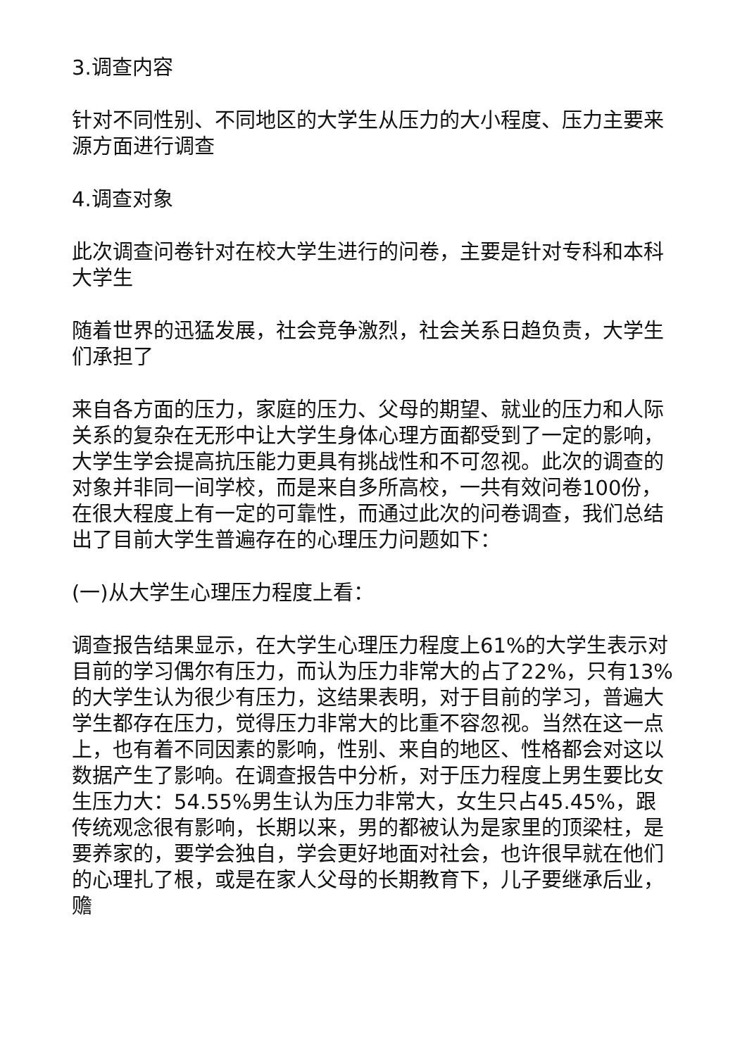3.调查内容
针对不同性别、不同地区的大学生从压力的大小程度、压力主要来源方面进行调查
4.调查对象
此次调查问卷针对在校大学生进行的问卷，主要是针对专科和本科大学生
随着世界的迅猛发展，社会竞争激烈，社会关系日趋负责，大学生们承担了
来自各方面的压力，家庭的压力、父母的期望、就业的压力和人际关系的复杂在无形中让大学生身体心理方面都受到了一定的影响，大学生学会提高抗压能力更具有挑战性和不可忽视。此次的调查的对象并非同一间学校，而是来自多所高校，一共有效问卷100份，在很大程度上有一定的可靠性，而通过此次的问卷调查，我们总结出了目前大学生普遍存在的心理压力问题如下：
(一)从大学生心理压力程度上看：
调查报告结果显示，在大学生心理压力程度上61%的大学生表示对目前的学习偶尔有压力，而认为压力非常大的占了22%，只有13%的大学生认为很少有压力，这结果表明，对于目前的学习，普遍大学生都存在压力，觉得压力非常大的比重不容忽视。当然在这一点上，也有着不同因素的影响，性别、来自的地区、性格都会对这以数据产生了影响。在调查报告中分析，对于压力程度上男生要比女生压力大：54.55%男生认为压力非常大，女生只占45.45%，跟传统观念很有影响，长期以来，男的都被认为是家里的顶梁柱，是要养家的，要学会独自，学会更好地面对社会，也许很早就在他们的心理扎了根，或是在家人父母的长期教育下，儿子要继承后业，赡